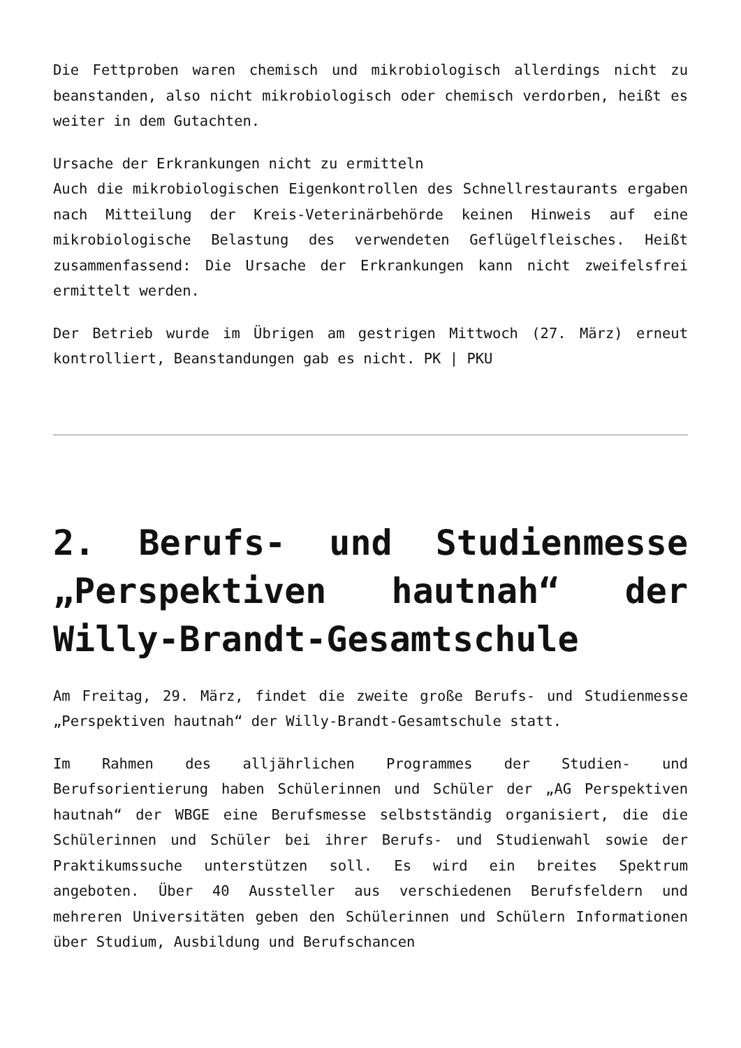Die Fettproben waren chemisch und mikrobiologisch allerdings nicht zu beanstanden, also nicht mikrobiologisch oder chemisch verdorben, heißt es weiter in dem Gutachten.
Ursache der Erkrankungen nicht zu ermitteln
Auch die mikrobiologischen Eigenkontrollen des Schnellrestaurants ergaben nach Mitteilung der Kreis-Veterinärbehörde keinen Hinweis auf eine mikrobiologische Belastung des verwendeten Geflügelfleisches. Heißt zusammenfassend: Die Ursache der Erkrankungen kann nicht zweifelsfrei ermittelt werden.
Der Betrieb wurde im Übrigen am gestrigen Mittwoch (27. März) erneut kontrolliert, Beanstandungen gab es nicht. PK | PKU
2. Berufs- und Studienmesse „Perspektiven hautnah“ der Willy-Brandt-Gesamtschule
Am Freitag, 29. März, findet die zweite große Berufs- und Studienmesse „Perspektiven hautnah“ der Willy-Brandt-Gesamtschule statt.
Im Rahmen des alljährlichen Programmes der Studien- und Berufsorientierung haben Schülerinnen und Schüler der „AG Perspektiven hautnah“ der WBGE eine Berufsmesse selbstständig organisiert, die die Schülerinnen und Schüler bei ihrer Berufs- und Studienwahl sowie der Praktikumssuche unterstützen soll. Es wird ein breites Spektrum angeboten. Über 40 Aussteller aus verschiedenen Berufsfeldern und mehreren Universitäten geben den Schülerinnen und Schülern Informationen über Studium, Ausbildung und Berufschancen